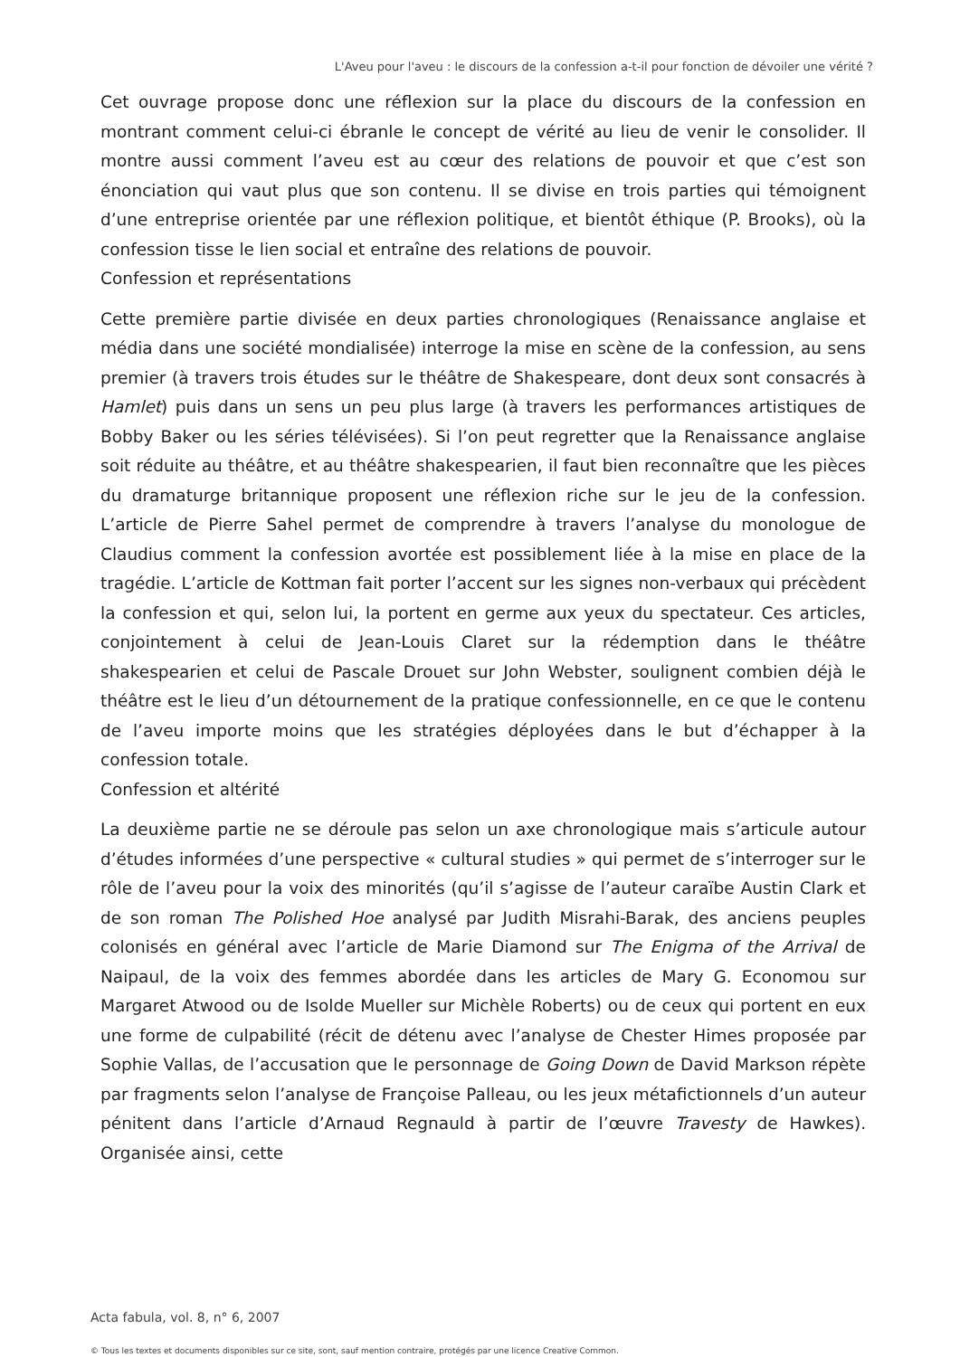L'Aveu pour l'aveu : le discours de la confession a-t-il pour fonction de dévoiler une vérité ?
Cet ouvrage propose donc une réflexion sur la place du discours de la confession en montrant comment celui-ci ébranle le concept de vérité au lieu de venir le consolider. Il montre aussi comment l’aveu est au cœur des relations de pouvoir et que c’est son énonciation qui vaut plus que son contenu. Il se divise en trois parties qui témoignent d’une entreprise orientée par une réflexion politique, et bientôt éthique (P. Brooks), où la confession tisse le lien social et entraîne des relations de pouvoir.
Confession et représentations
Cette première partie divisée en deux parties chronologiques (Renaissance anglaise et média dans une société mondialisée) interroge la mise en scène de la confession, au sens premier (à travers trois études sur le théâtre de Shakespeare, dont deux sont consacrés à Hamlet) puis dans un sens un peu plus large (à travers les performances artistiques de Bobby Baker ou les séries télévisées). Si l’on peut regretter que la Renaissance anglaise soit réduite au théâtre, et au théâtre shakespearien, il faut bien reconnaître que les pièces du dramaturge britannique proposent une réflexion riche sur le jeu de la confession. L’article de Pierre Sahel permet de comprendre à travers l’analyse du monologue de Claudius comment la confession avortée est possiblement liée à la mise en place de la tragédie. L’article de Kottman fait porter l’accent sur les signes non-verbaux qui précèdent la confession et qui, selon lui, la portent en germe aux yeux du spectateur. Ces articles, conjointement à celui de Jean-Louis Claret sur la rédemption dans le théâtre shakespearien et celui de Pascale Drouet sur John Webster, soulignent combien déjà le théâtre est le lieu d’un détournement de la pratique confessionnelle, en ce que le contenu de l’aveu importe moins que les stratégies déployées dans le but d’échapper à la confession totale.
Confession et altérité
La deuxième partie ne se déroule pas selon un axe chronologique mais s’articule autour d’études informées d’une perspective « cultural studies » qui permet de s’interroger sur le rôle de l’aveu pour la voix des minorités (qu’il s’agisse de l’auteur caraïbe Austin Clark et de son roman The Polished Hoe analysé par Judith Misrahi-Barak, des anciens peuples colonisés en général avec l’article de Marie Diamond sur The Enigma of the Arrival de Naipaul, de la voix des femmes abordée dans les articles de Mary G. Economou sur Margaret Atwood ou de Isolde Mueller sur Michèle Roberts) ou de ceux qui portent en eux une forme de culpabilité (récit de détenu avec l’analyse de Chester Himes proposée par Sophie Vallas, de l’accusation que le personnage de Going Down de David Markson répète par fragments selon l’analyse de Françoise Palleau, ou les jeux métafictionnels d’un auteur pénitent dans l’article d’Arnaud Regnauld à partir de l’œuvre Travesty de Hawkes). Organisée ainsi, cette
Acta fabula, vol. 8, n° 6, 2007
© Tous les textes et documents disponibles sur ce site, sont, sauf mention contraire, protégés par une licence Creative Common.